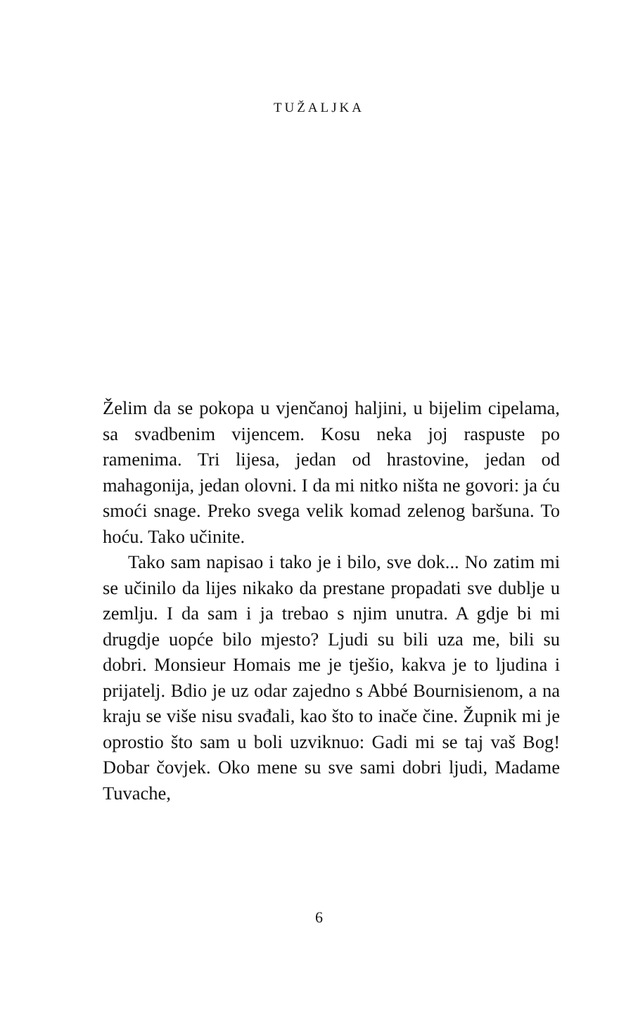TUŽALJKA
Želim da se pokopa u vjenčanoj haljini, u bijelim cipelama, sa svadbenim vijencem. Kosu neka joj raspuste po ramenima. Tri lijesa, jedan od hrastovine, jedan od mahagonija, jedan olovni. I da mi nitko ništa ne govori: ja ću smoći snage. Preko svega velik komad zelenog baršuna. To hoću. Tako učinite.
Tako sam napisao i tako je i bilo, sve dok... No zatim mi se učinilo da lijes nikako da prestane propadati sve dublje u zemlju. I da sam i ja trebao s njim unutra. A gdje bi mi drugdje uopće bilo mjesto? Ljudi su bili uza me, bili su dobri. Monsieur Homais me je tješio, kakva je to ljudina i prijatelj. Bdio je uz odar zajedno s Abbé Bournisienom, a na kraju se više nisu svađali, kao što to inače čine. Župnik mi je oprostio što sam u boli uzviknuo: Gadi mi se taj vaš Bog! Dobar čovjek. Oko mene su sve sami dobri ljudi, Madame Tuvache,
6